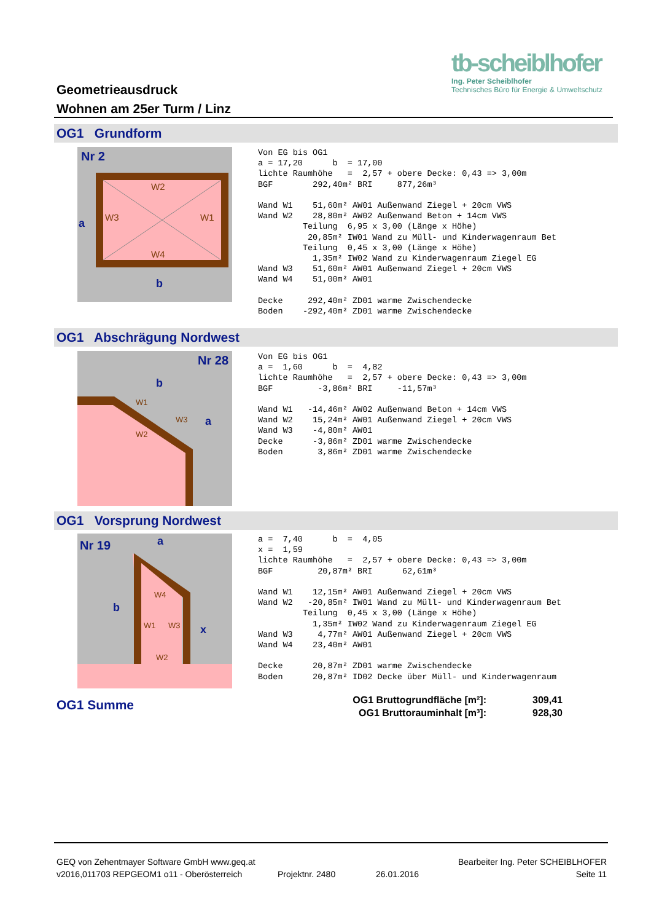Geometrieausdruck
Wohnen am 25er Turm / Linz
tb-scheiblhofer
Ing. Peter Scheiblhofer
Technisches Büro für Energie & Umweltschutz
OG1 Grundform
Nr 2
W2
W3
W1
W4
a
b
Von EG bis OG1
a = 17,20      b  = 17,00
lichte Raumhöhe   =  2,57 + obere Decke: 0,43 => 3,00m
BGF        292,40m² BRI     877,26m³

Wand W1    51,60m² AW01 Außenwand Ziegel + 20cm VWS
Wand W2    28,80m² AW02 Außenwand Beton + 14cm VWS
         Teilung  6,95 x 3,00 (Länge x Höhe)
          20,85m² IW01 Wand zu Müll- und Kinderwagenraum Bet
         Teilung  0,45 x 3,00 (Länge x Höhe)
           1,35m² IW02 Wand zu Kinderwagenraum Ziegel EG
Wand W3    51,60m² AW01 Außenwand Ziegel + 20cm VWS
Wand W4    51,00m² AW01

Decke     292,40m² ZD01 warme Zwischendecke
Boden    -292,40m² ZD01 warme Zwischendecke
OG1 Abschrägung Nordwest
Nr 28
b
a
W1
W3
W2
Von EG bis OG1
a =  1,60      b  =  4,82
lichte Raumhöhe   =  2,57 + obere Decke: 0,43 => 3,00m
BGF         -3,86m² BRI     -11,57m³

Wand W1   -14,46m² AW02 Außenwand Beton + 14cm VWS
Wand W2    15,24m² AW01 Außenwand Ziegel + 20cm VWS
Wand W3    -4,80m² AW01
Decke      -3,86m² ZD01 warme Zwischendecke
Boden       3,86m² ZD01 warme Zwischendecke
OG1 Vorsprung Nordwest
Nr 19
a
b
x
W4
W1
W3
W2
a =  7,40      b  =  4,05
x =  1,59
lichte Raumhöhe   =  2,57 + obere Decke: 0,43 => 3,00m
BGF         20,87m² BRI      62,61m³

Wand W1    12,15m² AW01 Außenwand Ziegel + 20cm VWS
Wand W2   -20,85m² IW01 Wand zu Müll- und Kinderwagenraum Bet
         Teilung  0,45 x 3,00 (Länge x Höhe)
           1,35m² IW02 Wand zu Kinderwagenraum Ziegel EG
Wand W3     4,77m² AW01 Außenwand Ziegel + 20cm VWS
Wand W4    23,40m² AW01

Decke      20,87m² ZD01 warme Zwischendecke
Boden      20,87m² ID02 Decke über Müll- und Kinderwagenraum
OG1 Summe
OG1 Bruttogrundfläche [m²]:
OG1 Bruttorauminhalt [m³]:
309,41
928,30
GEQ von Zehentmayer Software GmbH www.geq.at Bearbeiter Ing. Peter SCHEIBLHOFER
v2016,011703 REPGEOM1 o11 - Oberösterreich Projektnr. 2480 26.01.2016 Seite 11